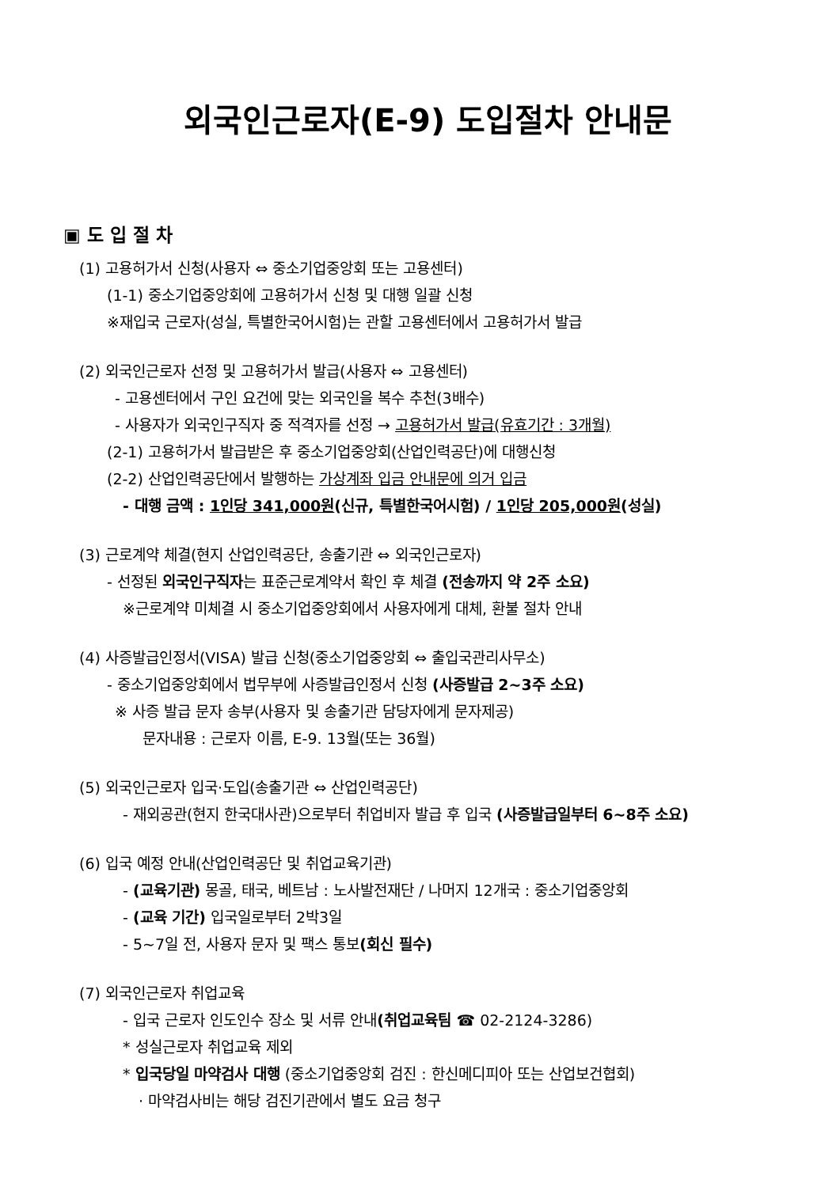외국인근로자(E-9) 도입절차 안내문
▣ 도 입 절 차
(1) 고용허가서 신청(사용자 ⇔ 중소기업중앙회 또는 고용센터)
(1-1) 중소기업중앙회에 고용허가서 신청 및 대행 일괄 신청
※재입국 근로자(성실, 특별한국어시험)는 관할 고용센터에서 고용허가서 발급
(2) 외국인근로자 선정 및 고용허가서 발급(사용자 ⇔ 고용센터)
- 고용센터에서 구인 요건에 맞는 외국인을 복수 추천(3배수)
- 사용자가 외국인구직자 중 적격자를 선정 → 고용허가서 발급(유효기간 : 3개월)
(2-1) 고용허가서 발급받은 후 중소기업중앙회(산업인력공단)에 대행신청
(2-2) 산업인력공단에서 발행하는 가상계좌 입금 안내문에 의거 입금
- 대행 금액 : 1인당 341,000원(신규, 특별한국어시험) / 1인당 205,000원(성실)
(3) 근로계약 체결(현지 산업인력공단, 송출기관 ⇔ 외국인근로자)
- 선정된 외국인구직자는 표준근로계약서 확인 후 체결 (전송까지 약 2주 소요)
※근로계약 미체결 시 중소기업중앙회에서 사용자에게 대체, 환불 절차 안내
(4) 사증발급인정서(VISA) 발급 신청(중소기업중앙회 ⇔ 출입국관리사무소)
- 중소기업중앙회에서 법무부에 사증발급인정서 신청 (사증발급 2~3주 소요)
※ 사증 발급 문자 송부(사용자 및 송출기관 담당자에게 문자제공)
문자내용 : 근로자 이름, E-9. 13월(또는 36월)
(5) 외국인근로자 입국·도입(송출기관 ⇔ 산업인력공단)
- 재외공관(현지 한국대사관)으로부터 취업비자 발급 후 입국 (사증발급일부터 6~8주 소요)
(6) 입국 예정 안내(산업인력공단 및 취업교육기관)
- (교육기관) 몽골, 태국, 베트남 : 노사발전재단 / 나머지 12개국 : 중소기업중앙회
- (교육 기간) 입국일로부터 2박3일
- 5~7일 전, 사용자 문자 및 팩스 통보(회신 필수)
(7) 외국인근로자 취업교육
- 입국 근로자 인도인수 장소 및 서류 안내(취업교육팀 ☎ 02-2124-3286)
* 성실근로자 취업교육 제외
* 입국당일 마약검사 대행 (중소기업중앙회 검진 : 한신메디피아 또는 산업보건협회)
· 마약검사비는 해당 검진기관에서 별도 요금 청구